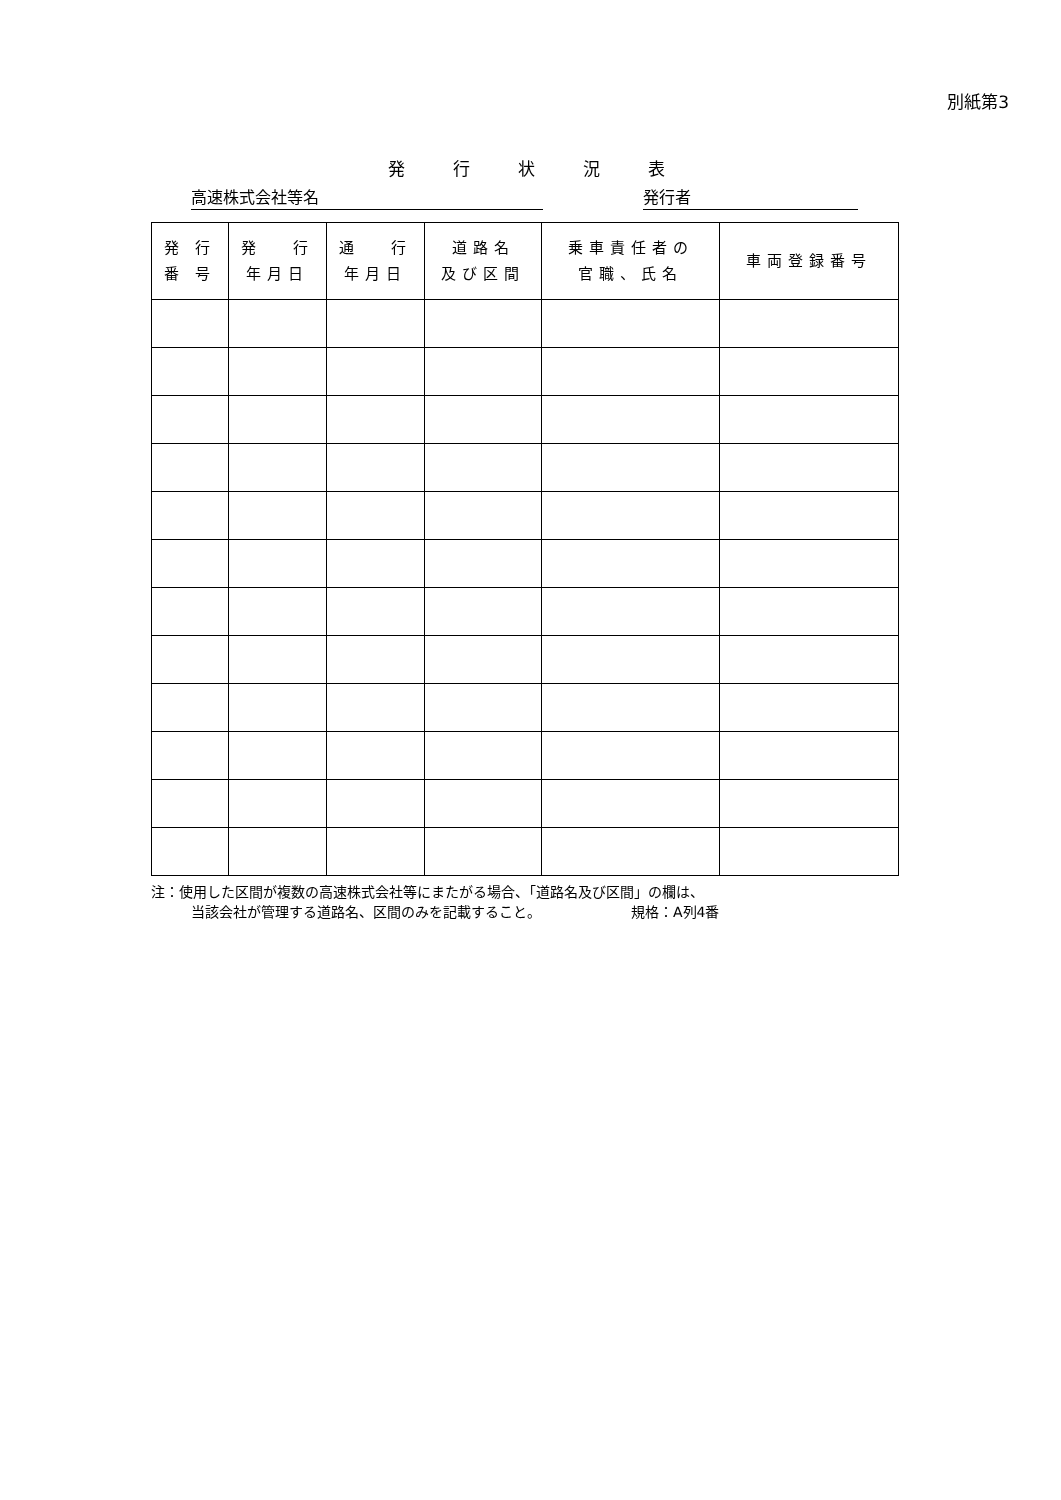別紙第3
発行状況表
高速株式会社等名 発行者
| 発 行 番 号 | 発 行 年月日 | 通 行 年月日 | 道路名 及び区間 | 乗車責任者の 官職、氏名 | 車両登録番号 |
| --- | --- | --- | --- | --- | --- |
注：使用した区間が複数の高速株式会社等にまたがる場合、「道路名及び区間」の欄は、
当該会社が管理する道路名、区間のみを記載すること。 規格：A列4番